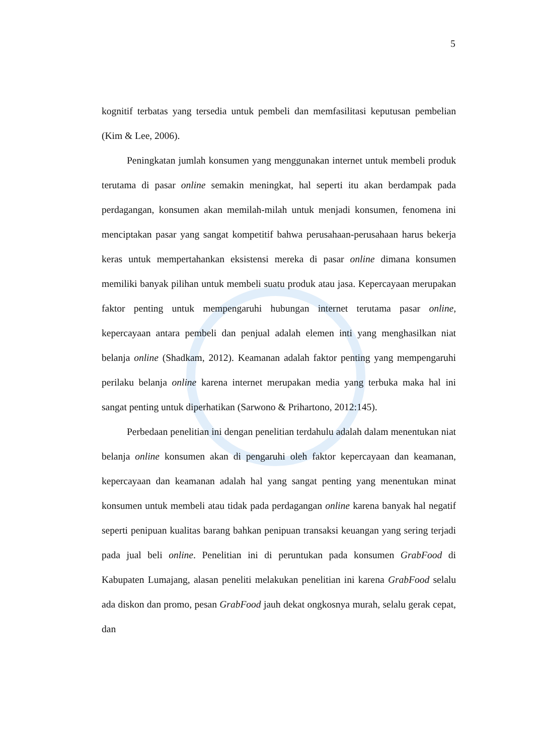5
kognitif terbatas yang tersedia untuk pembeli dan memfasilitasi keputusan pembelian (Kim & Lee, 2006).
Peningkatan jumlah konsumen yang menggunakan internet untuk membeli produk terutama di pasar online semakin meningkat, hal seperti itu akan berdampak pada perdagangan, konsumen akan memilah-milah untuk menjadi konsumen, fenomena ini menciptakan pasar yang sangat kompetitif bahwa perusahaan-perusahaan harus bekerja keras untuk mempertahankan eksistensi mereka di pasar online dimana konsumen memiliki banyak pilihan untuk membeli suatu produk atau jasa. Kepercayaan merupakan faktor penting untuk mempengaruhi hubungan internet terutama pasar online, kepercayaan antara pembeli dan penjual adalah elemen inti yang menghasilkan niat belanja online (Shadkam, 2012). Keamanan adalah faktor penting yang mempengaruhi perilaku belanja online karena internet merupakan media yang terbuka maka hal ini sangat penting untuk diperhatikan (Sarwono & Prihartono, 2012:145).
Perbedaan penelitian ini dengan penelitian terdahulu adalah dalam menentukan niat belanja online konsumen akan di pengaruhi oleh faktor kepercayaan dan keamanan, kepercayaan dan keamanan adalah hal yang sangat penting yang menentukan minat konsumen untuk membeli atau tidak pada perdagangan online karena banyak hal negatif seperti penipuan kualitas barang bahkan penipuan transaksi keuangan yang sering terjadi pada jual beli online. Penelitian ini di peruntukan pada konsumen GrabFood di Kabupaten Lumajang, alasan peneliti melakukan penelitian ini karena GrabFood selalu ada diskon dan promo, pesan GrabFood jauh dekat ongkosnya murah, selalu gerak cepat, dan